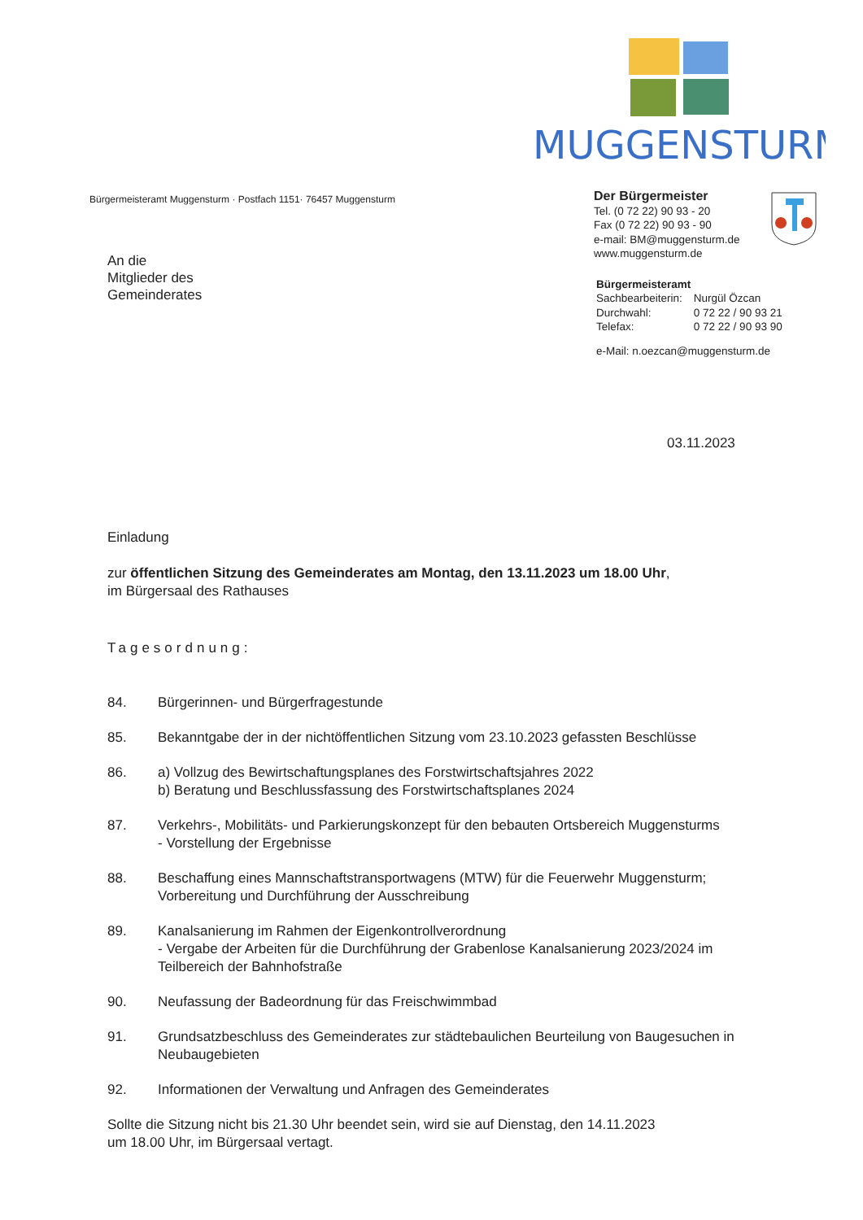MUGGENSTURM
Bürgermeisteramt Muggensturm · Postfach 1151· 76457 Muggensturm
An die
Mitglieder des
Gemeinderates
Der Bürgermeister
Tel. (0 72 22) 90 93 - 20
Fax (0 72 22) 90 93 - 90
e-mail: BM@muggensturm.de
www.muggensturm.de
Bürgermeisteramt
| Sachbearbeiterin: | Nurgül Özcan |
| Durchwahl: | 0 72 22 / 90 93 21 |
| Telefax: | 0 72 22 / 90 93 90 |
e-Mail: n.oezcan@muggensturm.de
03.11.2023
Einladung
zur öffentlichen Sitzung des Gemeinderates am Montag, den 13.11.2023 um 18.00 Uhr,
im Bürgersaal des Rathauses
Tagesordnung:
84. Bürgerinnen- und Bürgerfragestunde
85. Bekanntgabe der in der nichtöffentlichen Sitzung vom 23.10.2023 gefassten Beschlüsse
86. a) Vollzug des Bewirtschaftungsplanes des Forstwirtschaftsjahres 2022
b) Beratung und Beschlussfassung des Forstwirtschaftsplanes 2024
87. Verkehrs-, Mobilitäts- und Parkierungskonzept für den bebauten Ortsbereich Muggensturms
- Vorstellung der Ergebnisse
88. Beschaffung eines Mannschaftstransportwagens (MTW) für die Feuerwehr Muggensturm; Vorbereitung und Durchführung der Ausschreibung
89. Kanalsanierung im Rahmen der Eigenkontrollverordnung
- Vergabe der Arbeiten für die Durchführung der Grabenlose Kanalsanierung 2023/2024 im Teilbereich der Bahnhofstraße
90. Neufassung der Badeordnung für das Freischwimmbad
91. Grundsatzbeschluss des Gemeinderates zur städtebaulichen Beurteilung von Baugesuchen in Neubaugebieten
92. Informationen der Verwaltung und Anfragen des Gemeinderates
Sollte die Sitzung nicht bis 21.30 Uhr beendet sein, wird sie auf Dienstag, den 14.11.2023
um 18.00 Uhr, im Bürgersaal vertagt.